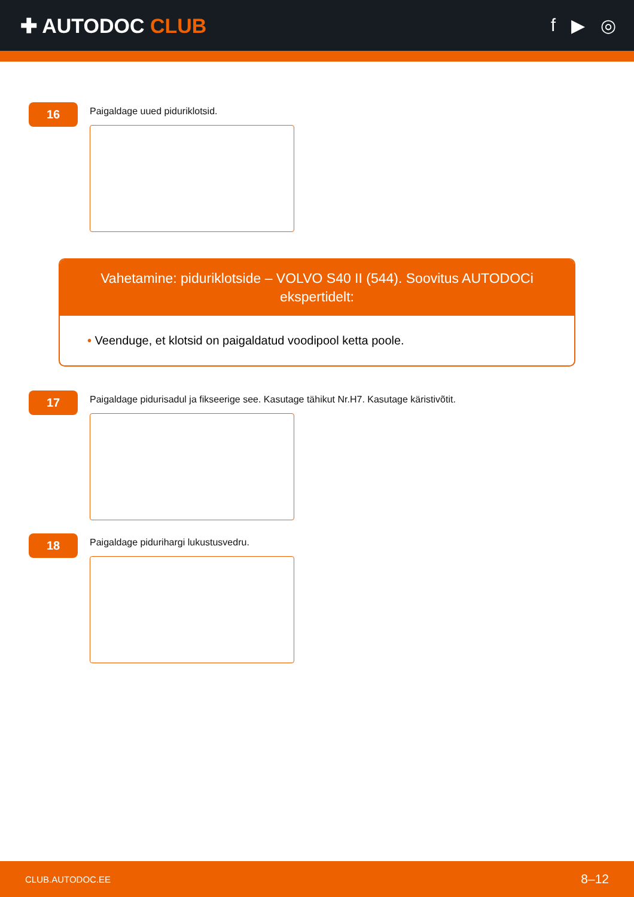✚ AUTODOC CLUB f ▶ ◎
16
Paigaldage uued piduriklotsid.
Vahetamine: piduriklotside – VOLVO S40 II (544). Soovitus AUTODOCi ekspertidelt:
• Veenduge, et klotsid on paigaldatud voodipool ketta poole.
17
Paigaldage pidurisadul ja fikseerige see. Kasutage tähikut Nr.H7. Kasutage käristivõtit.
18
Paigaldage pidurihargi lukustusvedru.
CLUB.AUTODOC.EE 8–12